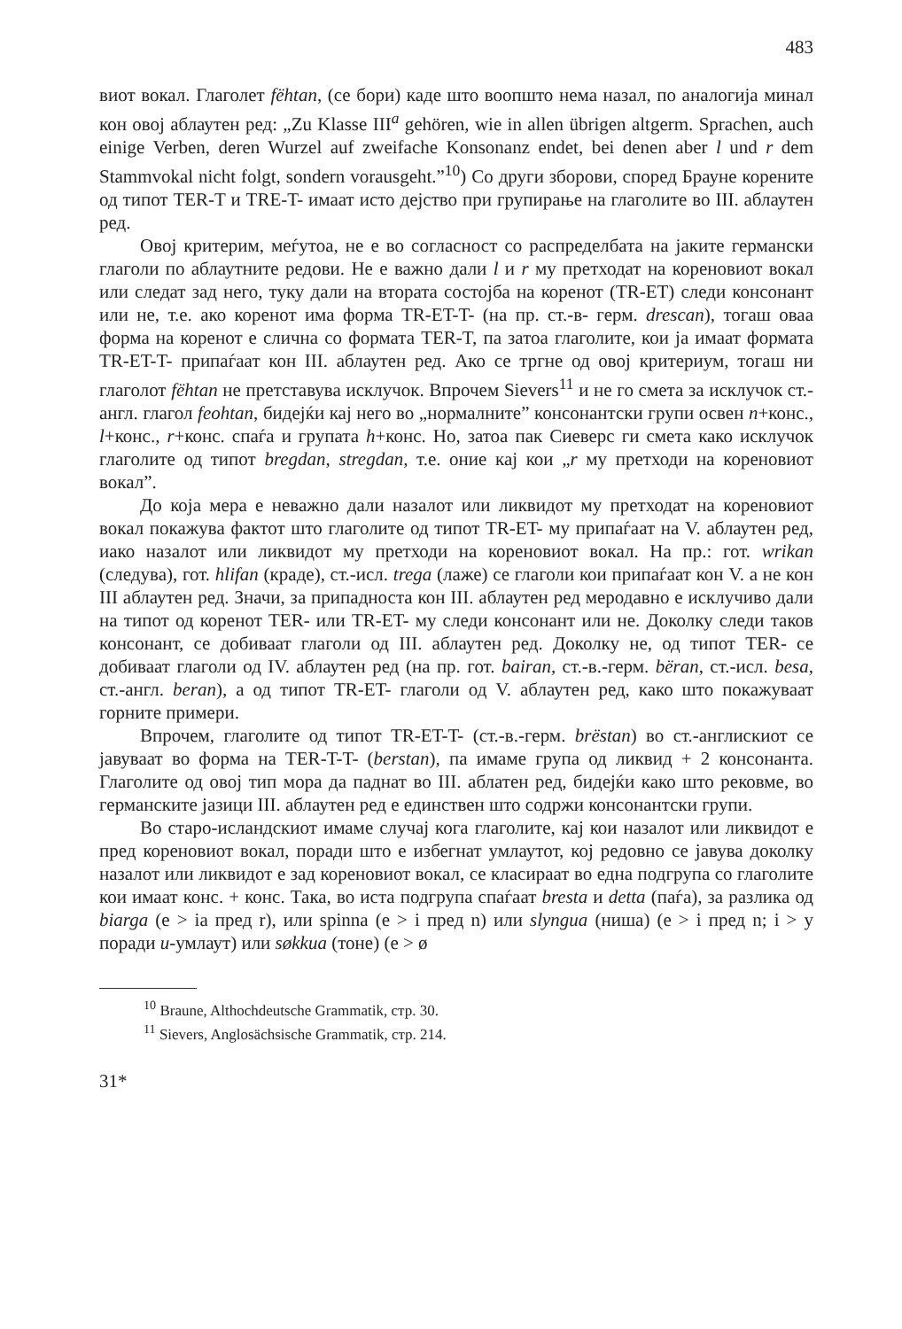483
виот вокал. Глаголет fëhtan, (се бори) каде што воопшто нема назал, по аналогија минал кон овој аблаутен ред: „Zu Klasse III<sup>a</sup> gehören, wie in allen übrigen altgerm. Sprachen, auch einige Verben, deren Wurzel auf zweifache Konsonanz endet, bei denen aber l und r dem Stammvokal nicht folgt, sondern vorausgeht.”<sup>10</sup>) Со други зборови, според Брауне корените од типот TER-T и TRE-T- имаат исто дејство при групирање на глаголите во III. аблаутен ред.
Овој критерим, меѓутоа, не е во согласност со распределбата на јаките германски глаголи по аблаутните редови. Не е важно дали l и r му претходат на кореновиот вокал или следат зад него, туку дали на втората состојба на коренот (TR-ET) следи консонант или не, т.е. ако коренот има форма TR-ET-T- (на пр. ст.-в- герм. drescan), тогаш оваа форма на коренот е слична со формата TER-T, па затоа глаголите, кои ја имаат формата TR-ET-T- припаѓаат кон III. аблаутен ред. Ако се тргне од овој критериум, тогаш ни глаголот fëhtan не претставува исклучок. Впрочем Sievers<sup>11</sup> и не го смета за исклучок ст.-англ. глагол feohtan, бидејќи кај него во „нормалните” консонантски групи освен n+конс., l+конс., r+конс. спаѓа и групата h+конс. Но, затоа пак Сиеверс ги смета како исклучок глаголите од типот bregdan, stregdan, т.е. оние кај кои „r му претходи на кореновиот вокал”.
До која мера е неважно дали назалот или ликвидот му претходат на кореновиот вокал покажува фактот што глаголите од типот TR-ET- му припаѓаат на V. аблаутен ред, иако назалот или ликвидот му претходи на кореновиот вокал. На пр.: гот. wrikan (следува), гот. hlifan (краде), ст.-исл. trega (лаже) се глаголи кои припаѓаат кон V. а не кон III аблаутен ред. Значи, за припадноста кон III. аблаутен ред меродавно е исклучиво дали на типот од коренот TER- или TR-ET- му следи консонант или не. Доколку следи таков консонант, се добиваат глаголи од III. аблаутен ред. Доколку не, од типот TER- се добиваат глаголи од IV. аблаутен ред (на пр. гот. bairan, ст.-в.-герм. bëran, ст.-исл. besa, ст.-англ. beran), а од типот TR-ET- глаголи од V. аблаутен ред, како што покажуваат горните примери.
Впрочем, глаголите од типот TR-ET-T- (ст.-в.-герм. brëstan) во ст.-англискиот се јавуваат во форма на TER-T-T- (berstan), па имаме група од ликвид + 2 консонанта. Глаголите од овој тип мора да паднат во III. аблатен ред, бидејќи како што рековме, во германските јазици III. аблаутен ред е единствен што содржи консонантски групи.
Во старо-исландскиот имаме случај кога глаголите, кај кои назалот или ликвидот е пред кореновиот вокал, поради што е избегнат умлаутот, кој редовно се јавува доколку назалот или ликвидот е зад кореновиот вокал, се класираат во една подгрупа со глаголите кои имаат конс. + конс. Така, во иста подгрупа спаѓаат bresta и detta (паѓа), за разлика од biarga (e > ia пред r), или spinna (e > i пред n) или slyngua (ниша) (e > i пред n; i > y поради u-умлаут) или søkkua (тоне) (e > ø
<sup>10</sup> Braune, Althochdeutsche Grammatik, стр. 30.
<sup>11</sup> Sievers, Anglosächsische Grammatik, стр. 214.
31*